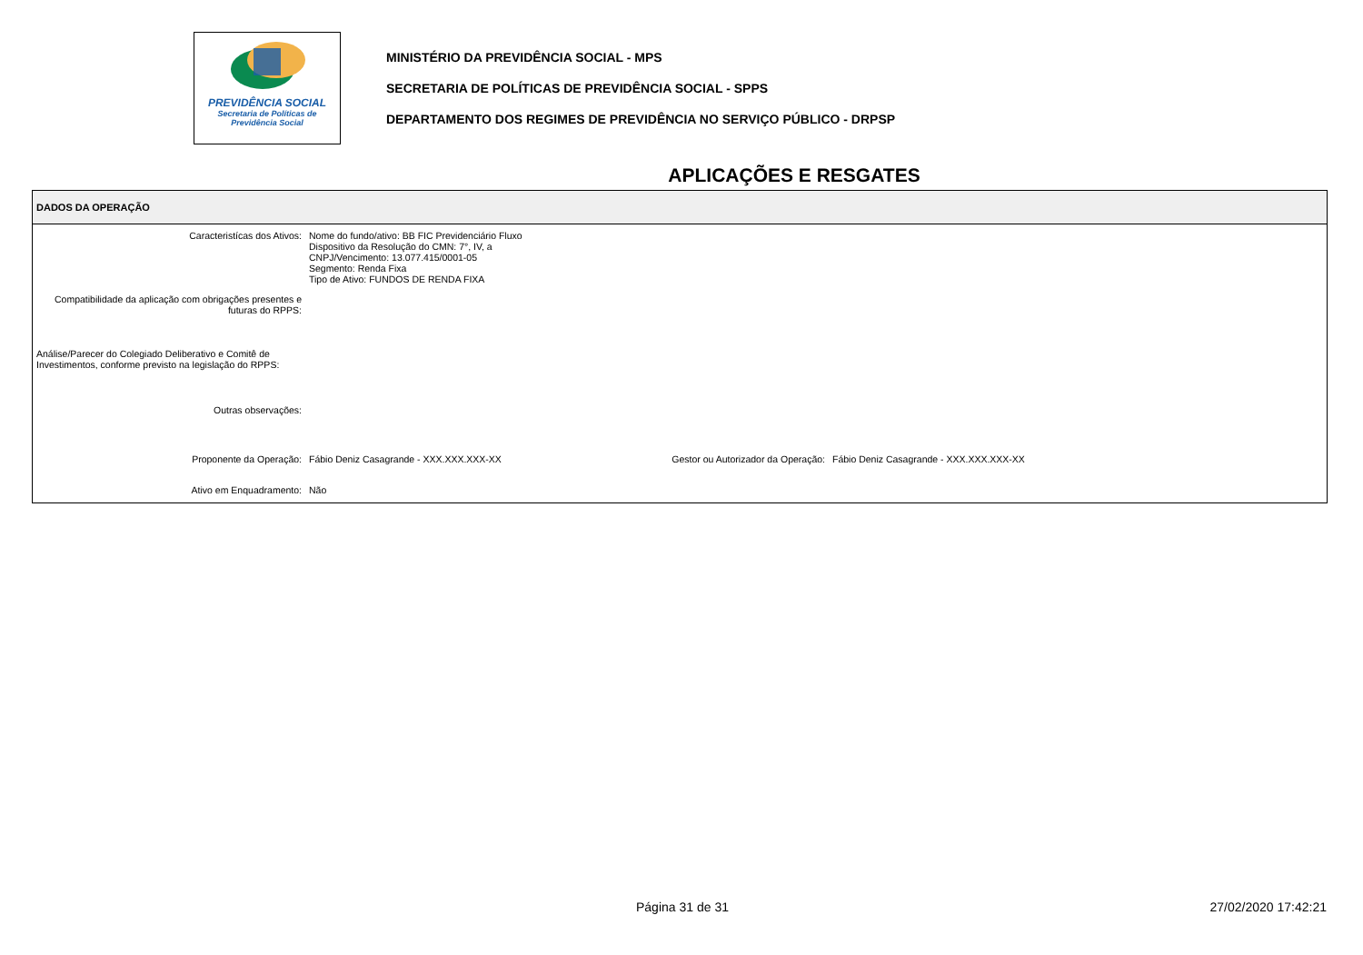PREVIDÊNCIA SOCIAL
Secretaria de Políticas de
Previdência Social
MINISTÉRIO DA PREVIDÊNCIA SOCIAL - MPS
SECRETARIA DE POLÍTICAS DE PREVIDÊNCIA SOCIAL - SPPS
DEPARTAMENTO DOS REGIMES DE PREVIDÊNCIA NO SERVIÇO PÚBLICO - DRPSP
APLICAÇÕES E RESGATES
DADOS DA OPERAÇÃO
| Caracteristícas dos Ativos: | Nome do fundo/ativo: BB FIC Previdenciário Fluxo Dispositivo da Resolução do CMN: 7°, IV, a CNPJ/Vencimento: 13.077.415/0001-05 Segmento: Renda Fixa Tipo de Ativo: FUNDOS DE RENDA FIXA | | |
| Compatibilidade da aplicação com obrigações presentes e futuras do RPPS: | | | |
| Análise/Parecer do Colegiado Deliberativo e Comitê de Investimentos, conforme previsto na legislação do RPPS: | | | |
| Outras observações: | | | |
| Proponente da Operação: | Fábio Deniz Casagrande - XXX.XXX.XXX-XX | Gestor ou Autorizador da Operação: | Fábio Deniz Casagrande - XXX.XXX.XXX-XX |
| Ativo em Enquadramento: | Não | | |
Página 31 de 31 27/02/2020 17:42:21